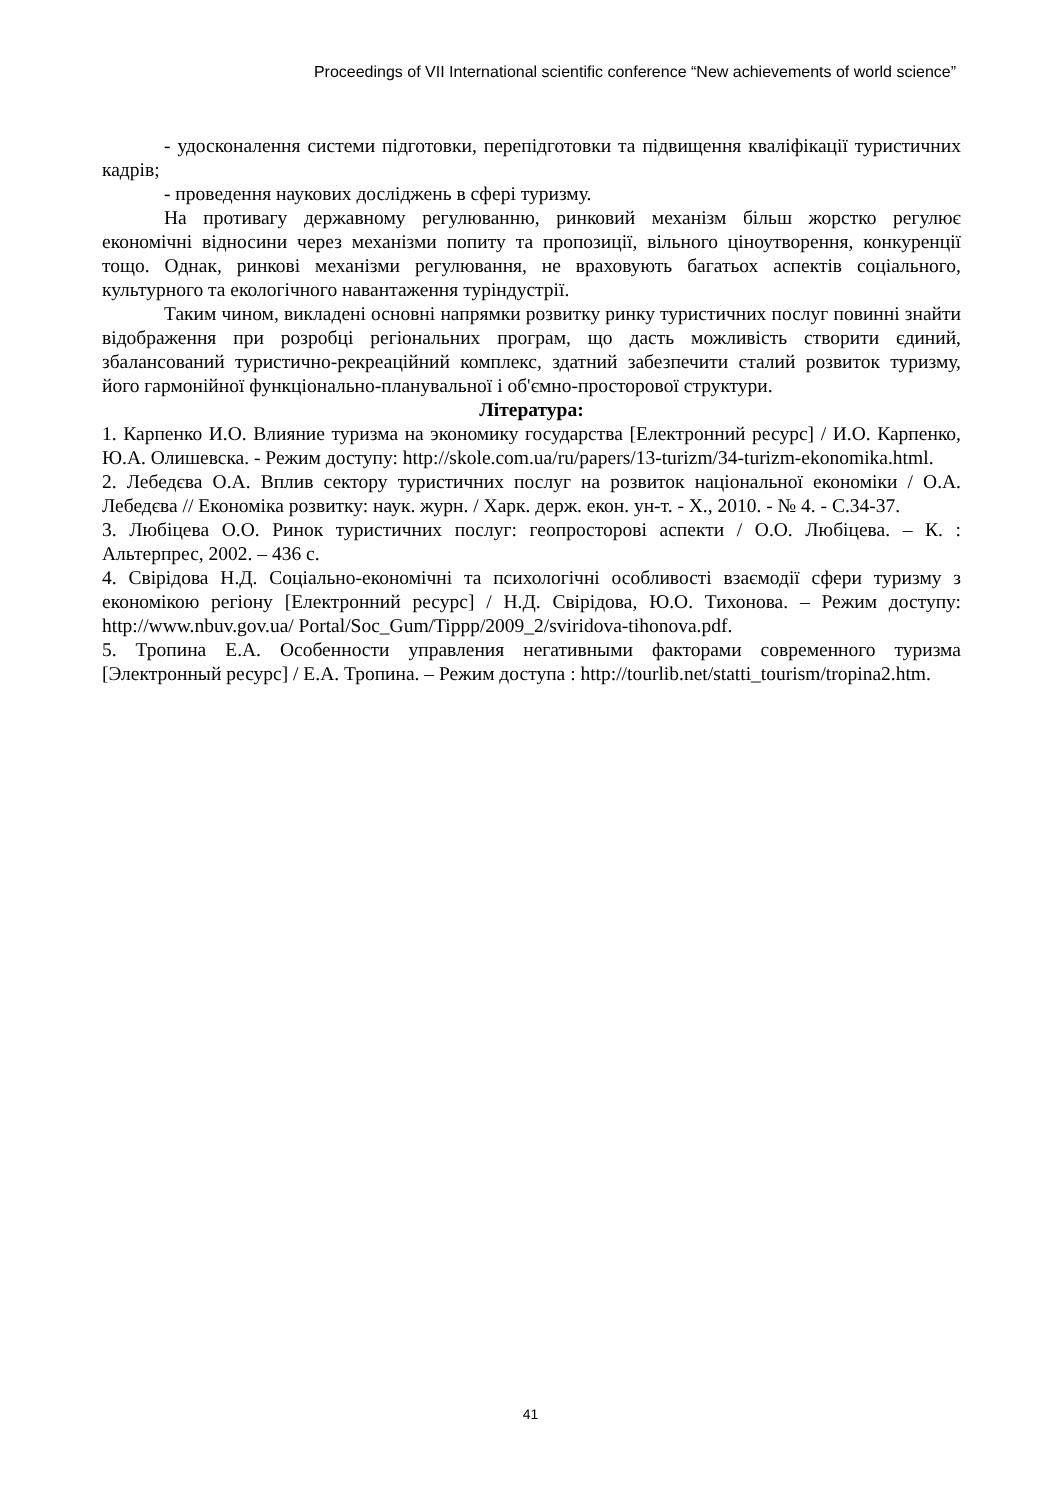Proceedings of VII International scientific conference “New achievements of world science”
- удосконалення системи підготовки, перепідготовки та підвищення кваліфікації туристичних кадрів;
- проведення наукових досліджень в сфері туризму.
На противагу державному регулюванню, ринковий механізм більш жорстко регулює економічні відносини через механізми попиту та пропозиції, вільного ціноутворення, конкуренції тощо. Однак, ринкові механізми регулювання, не враховують багатьох аспектів соціального, культурного та екологічного навантаження туріндустрії.
Таким чином, викладені основні напрямки розвитку ринку туристичних послуг повинні знайти відображення при розробці регіональних програм, що дасть можливість створити єдиний, збалансований туристично-рекреаційний комплекс, здатний забезпечити сталий розвиток туризму, його гармонійної функціонально-планувальної і об'ємно-просторової структури.
Література:
1. Карпенко И.О. Влияние туризма на экономику государства [Електронний ресурс] / И.О. Карпенко, Ю.А. Олишевска. - Режим доступу: http://skole.com.ua/ru/papers/13-turizm/34-turizm-ekonomika.html.
2. Лебедєва О.А. Вплив сектору туристичних послуг на розвиток національної економіки / О.А. Лебедєва // Економіка розвитку: наук. журн. / Харк. держ. екон. ун-т. - Х., 2010. - № 4. - С.34-37.
3. Любіцева О.О. Ринок туристичних послуг: геопросторові аспекти / О.О. Любіцева. – К. : Альтерпрес, 2002. – 436 с.
4. Свірідова Н.Д. Соціально-економічні та психологічні особливості взаємодії сфери туризму з економікою регіону [Електронний ресурс] / Н.Д. Свірідова, Ю.О. Тихонова. – Режим доступу: http://www.nbuv.gov.ua/ Portal/Soc_Gum/Tippp/2009_2/sviridova-tihonova.pdf.
5. Тропина Е.А. Особенности управления негативными факторами современного туризма [Электронный ресурс] / Е.А. Тропина. – Режим доступа : http://tourlib.net/statti_tourism/tropina2.htm.
41